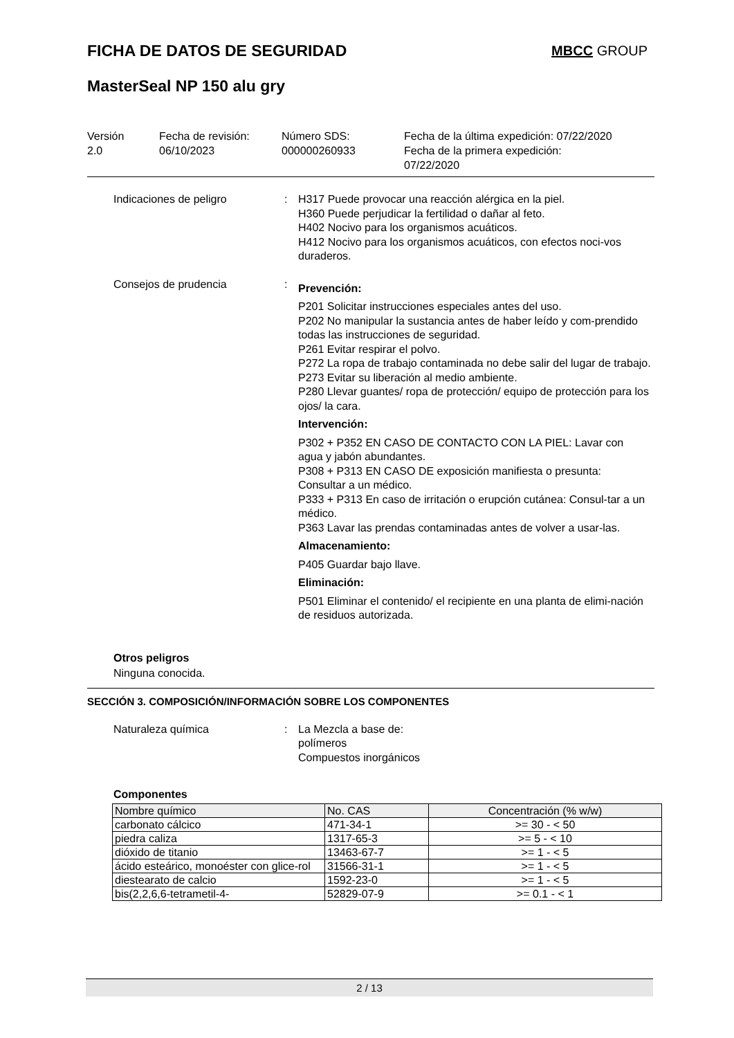FICHA DE DATOS DE SEGURIDAD MBCC GROUP
MasterSeal NP 150 alu gry
Versión
2.0
Fecha de revisión:
06/10/2023
Número SDS:
000000260933
Fecha de la última expedición: 07/22/2020
Fecha de la primera expedición:
07/22/2020
Indicaciones de peligro : H317 Puede provocar una reacción alérgica en la piel.
H360 Puede perjudicar la fertilidad o dañar al feto.
H402 Nocivo para los organismos acuáticos.
H412 Nocivo para los organismos acuáticos, con efectos noci-vos duraderos.
Consejos de prudencia :
Prevención:
P201 Solicitar instrucciones especiales antes del uso.
P202 No manipular la sustancia antes de haber leído y com-prendido todas las instrucciones de seguridad.
P261 Evitar respirar el polvo.
P272 La ropa de trabajo contaminada no debe salir del lugar de trabajo.
P273 Evitar su liberación al medio ambiente.
P280 Llevar guantes/ ropa de protección/ equipo de protección para los ojos/ la cara.
Intervención:
P302 + P352 EN CASO DE CONTACTO CON LA PIEL: Lavar con agua y jabón abundantes.
P308 + P313 EN CASO DE exposición manifiesta o presunta: Consultar a un médico.
P333 + P313 En caso de irritación o erupción cutánea: Consul-tar a un médico.
P363 Lavar las prendas contaminadas antes de volver a usar-las.
Almacenamiento:
P405 Guardar bajo llave.
Eliminación:
P501 Eliminar el contenido/ el recipiente en una planta de elimi-nación de residuos autorizada.
Otros peligros
Ninguna conocida.
SECCIÓN 3. COMPOSICIÓN/INFORMACIÓN SOBRE LOS COMPONENTES
Naturaleza química : La Mezcla a base de:
polímeros
Compuestos inorgánicos
Componentes
| Nombre químico | No. CAS | Concentración (% w/w) |
| --- | --- | --- |
| carbonato cálcico | 471-34-1 | >= 30 - < 50 |
| piedra caliza | 1317-65-3 | >= 5 - < 10 |
| dióxido de titanio | 13463-67-7 | >= 1 - < 5 |
| ácido esteárico, monoéster con glice-rol | 31566-31-1 | >= 1 - < 5 |
| diestearato de calcio | 1592-23-0 | >= 1 - < 5 |
| bis(2,2,6,6-tetrametil-4- | 52829-07-9 | >= 0.1 - < 1 |
2 / 13